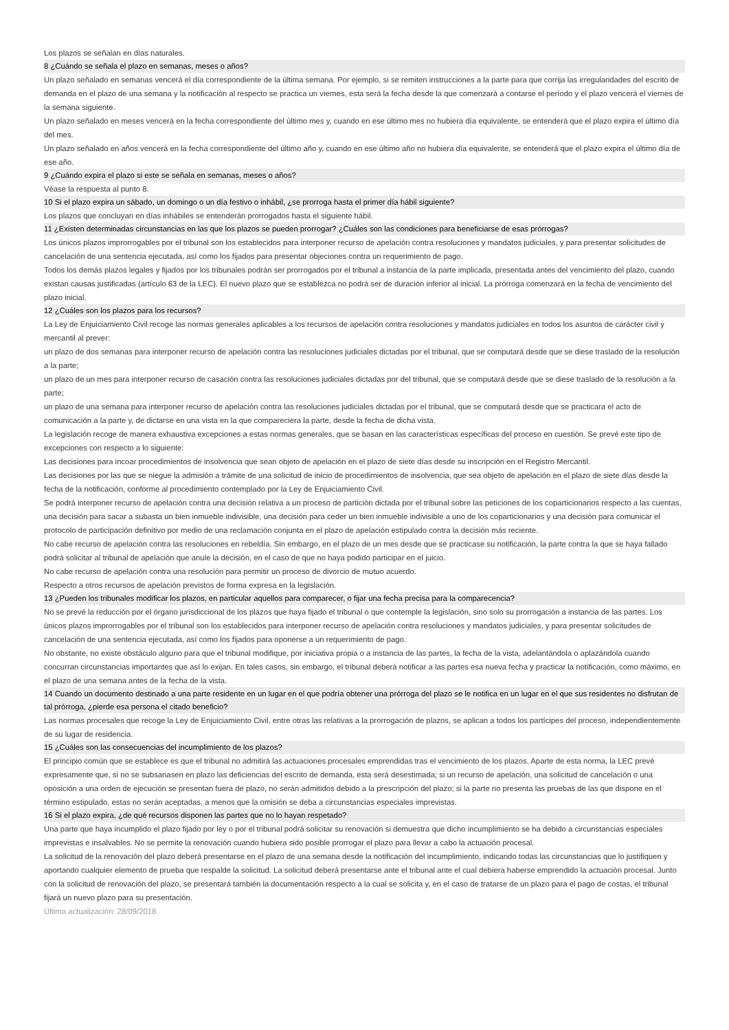Los plazos se señalan en días naturales.
8 ¿Cuándo se señala el plazo en semanas, meses o años?
Un plazo señalado en semanas vencerá el día correspondiente de la última semana. Por ejemplo, si se remiten instrucciones a la parte para que corrija las irregularidades del escrito de demanda en el plazo de una semana y la notificación al respecto se practica un viernes, esta será la fecha desde la que comenzará a contarse el período y el plazo vencerá el viernes de la semana siguiente.
Un plazo señalado en meses vencerá en la fecha correspondiente del último mes y, cuando en ese último mes no hubiera día equivalente, se entenderá que el plazo expira el último día del mes.
Un plazo señalado en años vencerá en la fecha correspondiente del último año y, cuando en ese último año no hubiera día equivalente, se entenderá que el plazo expira el último día de ese año.
9 ¿Cuándo expira el plazo si este se señala en semanas, meses o años?
Véase la respuesta al punto 8.
10 Si el plazo expira un sábado, un domingo o un día festivo o inhábil, ¿se prorroga hasta el primer día hábil siguiente?
Los plazos que concluyan en días inhábiles se entenderán prorrogados hasta el siguiente hábil.
11 ¿Existen determinadas circunstancias en las que los plazos se pueden prorrogar? ¿Cuáles son las condiciones para beneficiarse de esas prórrogas?
Los únicos plazos improrrogables por el tribunal son los establecidos para interponer recurso de apelación contra resoluciones y mandatos judiciales, y para presentar solicitudes de cancelación de una sentencia ejecutada, así como los fijados para presentar objeciones contra un requerimiento de pago.
Todos los demás plazos legales y fijados por los tribunales podrán ser prorrogados por el tribunal a instancia de la parte implicada, presentada antes del vencimiento del plazo, cuando existan causas justificadas (artículo 63 de la LEC). El nuevo plazo que se establezca no podrá ser de duración inferior al inicial. La prórroga comenzará en la fecha de vencimiento del plazo inicial.
12 ¿Cuáles son los plazos para los recursos?
La Ley de Enjuiciamiento Civil recoge las normas generales aplicables a los recursos de apelación contra resoluciones y mandatos judiciales en todos los asuntos de carácter civil y mercantil al prever:
un plazo de dos semanas para interponer recurso de apelación contra las resoluciones judiciales dictadas por el tribunal, que se computará desde que se diese traslado de la resolución a la parte;
un plazo de un mes para interponer recurso de casación contra las resoluciones judiciales dictadas por del tribunal, que se computará desde que se diese traslado de la resolución a la parte;
un plazo de una semana para interponer recurso de apelación contra las resoluciones judiciales dictadas por el tribunal, que se computará desde que se practicara el acto de comunicación a la parte y, de dictarse en una vista en la que compareciera la parte, desde la fecha de dicha vista.
La legislación recoge de manera exhaustiva excepciones a estas normas generales, que se basan en las características específicas del proceso en cuestión. Se prevé este tipo de excepciones con respecto a lo siguiente:
Las decisiones para incoar procedimientos de insolvencia que sean objeto de apelación en el plazo de siete días desde su inscripción en el Registro Mercantil.
Las decisiones por las que se niegue la admisión a trámite de una solicitud de inicio de procedimientos de insolvencia, que sea objeto de apelación en el plazo de siete días desde la fecha de la notificación, conforme al procedimiento contemplado por la Ley de Enjuiciamiento Civil.
Se podrá interponer recurso de apelación contra una decisión relativa a un proceso de partición dictada por el tribunal sobre las peticiones de los coparticionarios respecto a las cuentas, una decisión para sacar a subasta un bien inmueble indivisible, una decisión para ceder un bien inmueble indivisible a uno de los coparticionarios y una decisión para comunicar el protocolo de participación definitivo por medio de una reclamación conjunta en el plazo de apelación estipulado contra la decisión más reciente.
No cabe recurso de apelación contra las resoluciones en rebeldía. Sin embargo, en el plazo de un mes desde que se practicase su notificación, la parte contra la que se haya fallado podrá solicitar al tribunal de apelación que anule la decisión, en el caso de que no haya podido participar en el juicio.
No cabe recurso de apelación contra una resolución para permitir un proceso de divorcio de mutuo acuerdo.
Respecto a otros recursos de apelación previstos de forma expresa en la legislación.
13 ¿Pueden los tribunales modificar los plazos, en particular aquellos para comparecer, o fijar una fecha precisa para la comparecencia?
No se prevé la reducción por el órgano jurisdiccional de los plazos que haya fijado el tribunal o que contemple la legislación, sino solo su prorrogación a instancia de las partes. Los únicos plazos improrrogables por el tribunal son los establecidos para interponer recurso de apelación contra resoluciones y mandatos judiciales, y para presentar solicitudes de cancelación de una sentencia ejecutada, así como los fijados para oponerse a un requerimiento de pago.
No obstante, no existe obstáculo alguno para que el tribunal modifique, por iniciativa propia o a instancia de las partes, la fecha de la vista, adelantándola o aplazándola cuando concurran circunstancias importantes que así lo exijan. En tales casos, sin embargo, el tribunal deberá notificar a las partes esa nueva fecha y practicar la notificación, como máximo, en el plazo de una semana antes de la fecha de la vista.
14 Cuando un documento destinado a una parte residente en un lugar en el que podría obtener una prórroga del plazo se le notifica en un lugar en el que sus residentes no disfrutan de tal prórroga, ¿pierde esa persona el citado beneficio?
Las normas procesales que recoge la Ley de Enjuiciamiento Civil, entre otras las relativas a la prorrogación de plazos, se aplican a todos los partícipes del proceso, independientemente de su lugar de residencia.
15 ¿Cuáles son las consecuencias del incumplimiento de los plazos?
El principio común que se establece es que el tribunal no admitirá las actuaciones procesales emprendidas tras el vencimiento de los plazos. Aparte de esta norma, la LEC prevé expresamente que, si no se subsanasen en plazo las deficiencias del escrito de demanda, esta será desestimada; si un recurso de apelación, una solicitud de cancelación o una oposición a una orden de ejecución se presentan fuera de plazo, no serán admitidos debido a la prescripción del plazo; si la parte no presenta las pruebas de las que dispone en el término estipulado, estas no serán aceptadas, a menos que la omisión se deba a circunstancias especiales imprevistas.
16 Si el plazo expira, ¿de qué recursos disponen las partes que no lo hayan respetado?
Una parte que haya incumplido el plazo fijado por ley o por el tribunal podrá solicitar su renovación si demuestra que dicho incumplimiento se ha debido a circunstancias especiales imprevistas e insalvables. No se permite la renovación cuando hubiera sido posible prorrogar el plazo para llevar a cabo la actuación procesal.
La solicitud de la renovación del plazo deberá presentarse en el plazo de una semana desde la notificación del incumplimiento, indicando todas las circunstancias que lo justifiquen y aportando cualquier elemento de prueba que respalde la solicitud. La solicitud deberá presentarse ante el tribunal ante el cual debiera haberse emprendido la actuación procesal. Junto con la solicitud de renovación del plazo, se presentará también la documentación respecto a la cual se solicita y, en el caso de tratarse de un plazo para el pago de costas, el tribunal fijará un nuevo plazo para su presentación.
Última actualización: 28/09/2018